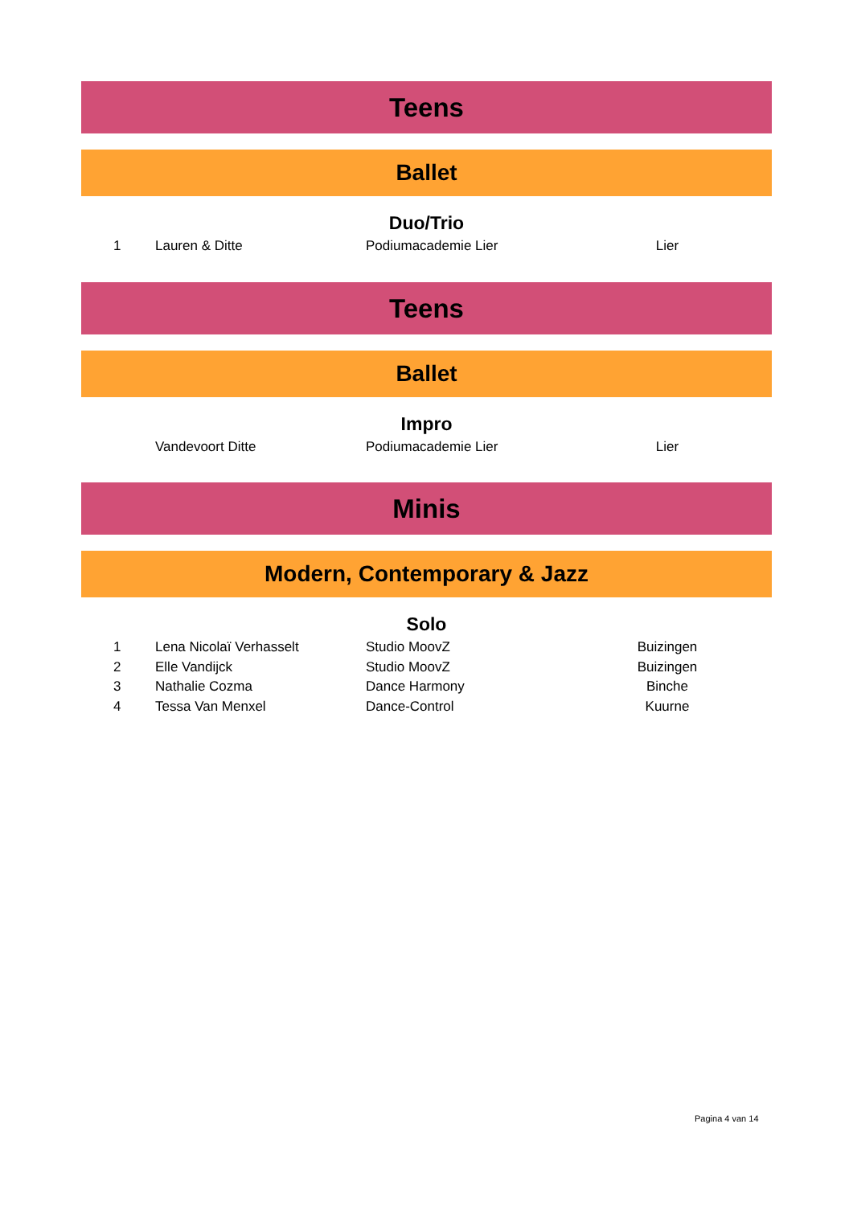Teens
Ballet
Duo/Trio
| 1 | Lauren & Ditte | Podiumacademie Lier | Lier | |
Teens
Ballet
Impro
| | Vandevoort Ditte | Podiumacademie Lier | Lier | |
Minis
Modern, Contemporary & Jazz
Solo
| 1 | Lena Nicolaï Verhasselt | Studio MoovZ | Buizingen | |
| 2 | Elle Vandijck | Studio MoovZ | Buizingen | |
| 3 | Nathalie Cozma | Dance Harmony | Binche | |
| 4 | Tessa Van Menxel | Dance-Control | Kuurne | |
Pagina 4 van 14